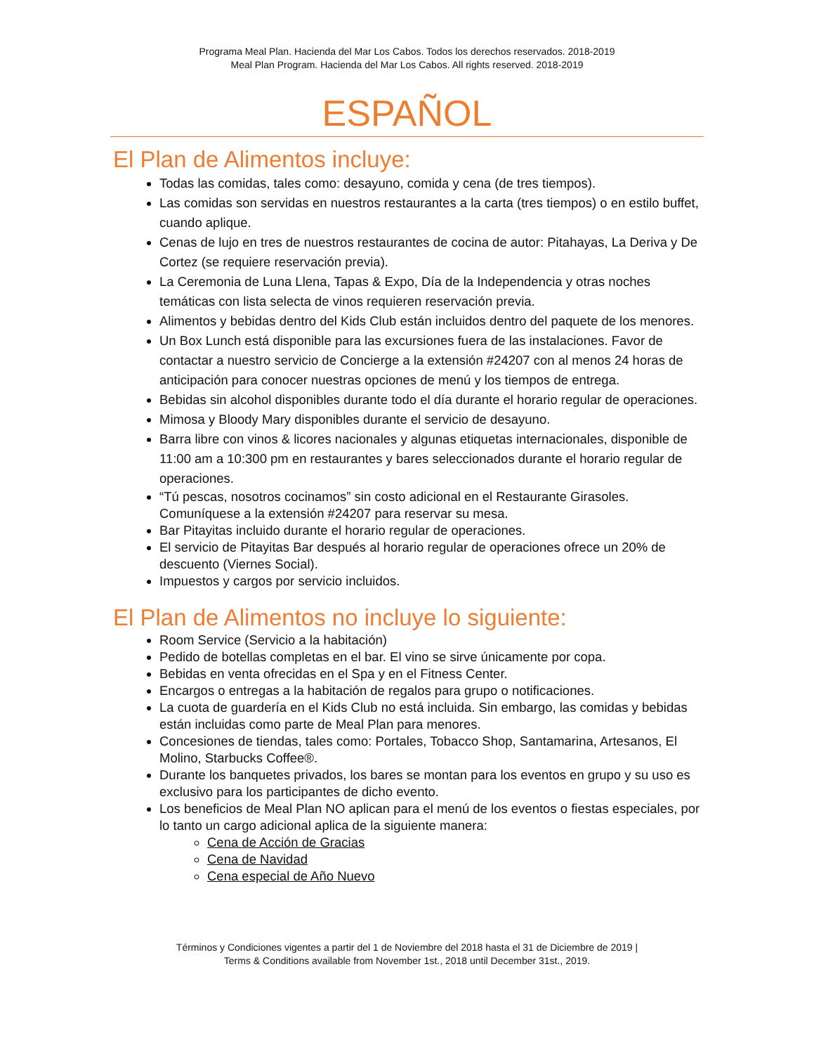Programa Meal Plan. Hacienda del Mar Los Cabos. Todos los derechos reservados. 2018-2019
Meal Plan Program. Hacienda del Mar Los Cabos. All rights reserved. 2018-2019
ESPAÑOL
El Plan de Alimentos incluye:
Todas las comidas, tales como: desayuno, comida y cena (de tres tiempos).
Las comidas son servidas en nuestros restaurantes a la carta (tres tiempos) o en estilo buffet, cuando aplique.
Cenas de lujo en tres de nuestros restaurantes de cocina de autor: Pitahayas, La Deriva y De Cortez (se requiere reservación previa).
La Ceremonia de Luna Llena, Tapas & Expo, Día de la Independencia y otras noches temáticas con lista selecta de vinos requieren reservación previa.
Alimentos y bebidas dentro del Kids Club están incluidos dentro del paquete de los menores.
Un Box Lunch está disponible para las excursiones fuera de las instalaciones. Favor de contactar a nuestro servicio de Concierge a la extensión #24207 con al menos 24 horas de anticipación para conocer nuestras opciones de menú y los tiempos de entrega.
Bebidas sin alcohol disponibles durante todo el día durante el horario regular de operaciones.
Mimosa y Bloody Mary disponibles durante el servicio de desayuno.
Barra libre con vinos & licores nacionales y algunas etiquetas internacionales, disponible de 11:00 am a 10:300 pm en restaurantes y bares seleccionados durante el horario regular de operaciones.
“Tú pescas, nosotros cocinamos” sin costo adicional en el Restaurante Girasoles. Comuníquese a la extensión #24207 para reservar su mesa.
Bar Pitayitas incluido durante el horario regular de operaciones.
El servicio de Pitayitas Bar después al horario regular de operaciones ofrece un 20% de descuento (Viernes Social).
Impuestos y cargos por servicio incluidos.
El Plan de Alimentos no incluye lo siguiente:
Room Service (Servicio a la habitación)
Pedido de botellas completas en el bar. El vino se sirve únicamente por copa.
Bebidas en venta ofrecidas en el Spa y en el Fitness Center.
Encargos o entregas a la habitación de regalos para grupo o notificaciones.
La cuota de guardería en el Kids Club no está incluida. Sin embargo, las comidas y bebidas están incluidas como parte de Meal Plan para menores.
Concesiones de tiendas, tales como: Portales, Tobacco Shop, Santamarina, Artesanos, El Molino, Starbucks Coffee®.
Durante los banquetes privados, los bares se montan para los eventos en grupo y su uso es exclusivo para los participantes de dicho evento.
Los beneficios de Meal Plan NO aplican para el menú de los eventos o fiestas especiales, por lo tanto un cargo adicional aplica de la siguiente manera:
Cena de Acción de Gracias
Cena de Navidad
Cena especial de Año Nuevo
Términos y Condiciones vigentes a partir del 1 de Noviembre del 2018 hasta el 31 de Diciembre de 2019 |
Terms & Conditions available from November 1st., 2018 until December 31st., 2019.